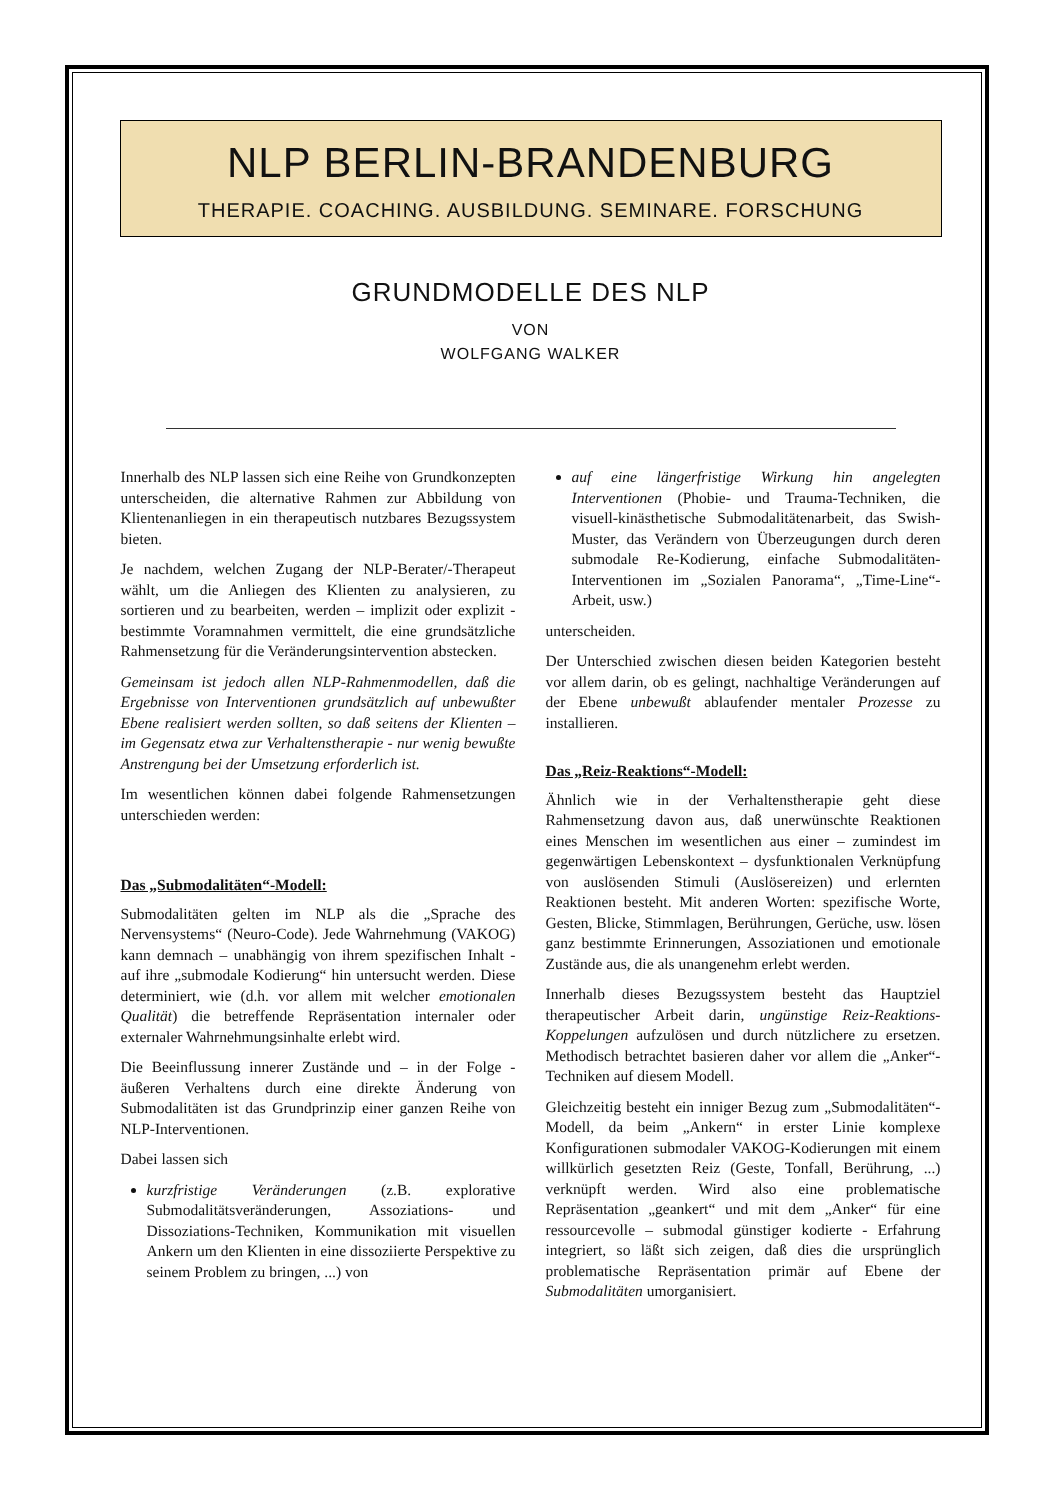NLP BERLIN-BRANDENBURG
THERAPIE. COACHING. AUSBILDUNG. SEMINARE. FORSCHUNG
GRUNDMODELLE DES NLP
VON
WOLFGANG WALKER
Innerhalb des NLP lassen sich eine Reihe von Grundkonzepten unterscheiden, die alternative Rahmen zur Abbildung von Klientenanliegen in ein therapeutisch nutzbares Bezugssystem bieten.
Je nachdem, welchen Zugang der NLP-Berater/-Therapeut wählt, um die Anliegen des Klienten zu analysieren, zu sortieren und zu bearbeiten, werden – implizit oder explizit - bestimmte Voramnahmen vermittelt, die eine grundsätzliche Rahmensetzung für die Veränderungsintervention abstecken.
Gemeinsam ist jedoch allen NLP-Rahmenmodellen, daß die Ergebnisse von Interventionen grundsätzlich auf unbewußter Ebene realisiert werden sollten, so daß seitens der Klienten – im Gegensatz etwa zur Verhaltenstherapie - nur wenig bewußte Anstrengung bei der Umsetzung erforderlich ist.
Im wesentlichen können dabei folgende Rahmensetzungen unterschieden werden:
Das „Submodalitäten“-Modell:
Submodalitäten gelten im NLP als die „Sprache des Nervensystems“ (Neuro-Code). Jede Wahrnehmung (VAKOG) kann demnach – unabhängig von ihrem spezifischen Inhalt - auf ihre „submodale Kodierung“ hin untersucht werden. Diese determiniert, wie (d.h. vor allem mit welcher emotionalen Qualität) die betreffende Repräsentation internaler oder externaler Wahrnehmungsinhalte erlebt wird.
Die Beeinflussung innerer Zustände und – in der Folge - äußeren Verhaltens durch eine direkte Änderung von Submodalitäten ist das Grundprinzip einer ganzen Reihe von NLP-Interventionen.
Dabei lassen sich
kurzfristige Veränderungen (z.B. explorative Submodalitätsveränderungen, Assoziations- und Dissoziations-Techniken, Kommunikation mit visuellen Ankern um den Klienten in eine dissoziierte Perspektive zu seinem Problem zu bringen, ...) von
auf eine längerfristige Wirkung hin angelegten Interventionen (Phobie- und Trauma-Techniken, die visuell-kinästhetische Submodalitätenarbeit, das Swish-Muster, das Verändern von Überzeugungen durch deren submodale Re-Kodierung, einfache Submodalitäten-Interventionen im „Sozialen Panorama“, „Time-Line“-Arbeit, usw.)
unterscheiden.
Der Unterschied zwischen diesen beiden Kategorien besteht vor allem darin, ob es gelingt, nachhaltige Veränderungen auf der Ebene unbewußt ablaufender mentaler Prozesse zu installieren.
Das „Reiz-Reaktions“-Modell:
Ähnlich wie in der Verhaltenstherapie geht diese Rahmensetzung davon aus, daß unerwünschte Reaktionen eines Menschen im wesentlichen aus einer – zumindest im gegenwärtigen Lebenskontext – dysfunktionalen Verknüpfung von auslösenden Stimuli (Auslösereizen) und erlernten Reaktionen besteht. Mit anderen Worten: spezifische Worte, Gesten, Blicke, Stimmlagen, Berührungen, Gerüche, usw. lösen ganz bestimmte Erinnerungen, Assoziationen und emotionale Zustände aus, die als unangenehm erlebt werden.
Innerhalb dieses Bezugssystem besteht das Hauptziel therapeutischer Arbeit darin, ungünstige Reiz-Reaktions-Koppelungen aufzulösen und durch nützlichere zu ersetzen. Methodisch betrachtet basieren daher vor allem die „Anker“-Techniken auf diesem Modell.
Gleichzeitig besteht ein inniger Bezug zum „Submodalitäten“-Modell, da beim „Ankern“ in erster Linie komplexe Konfigurationen submodaler VAKOG-Kodierungen mit einem willkürlich gesetzten Reiz (Geste, Tonfall, Berührung, ...) verknüpft werden. Wird also eine problematische Repräsentation „geankert“ und mit dem „Anker“ für eine ressourcevolle – submodal günstiger kodierte - Erfahrung integriert, so läßt sich zeigen, daß dies die ursprünglich problematische Repräsentation primär auf Ebene der Submodalitäten umorganisiert.